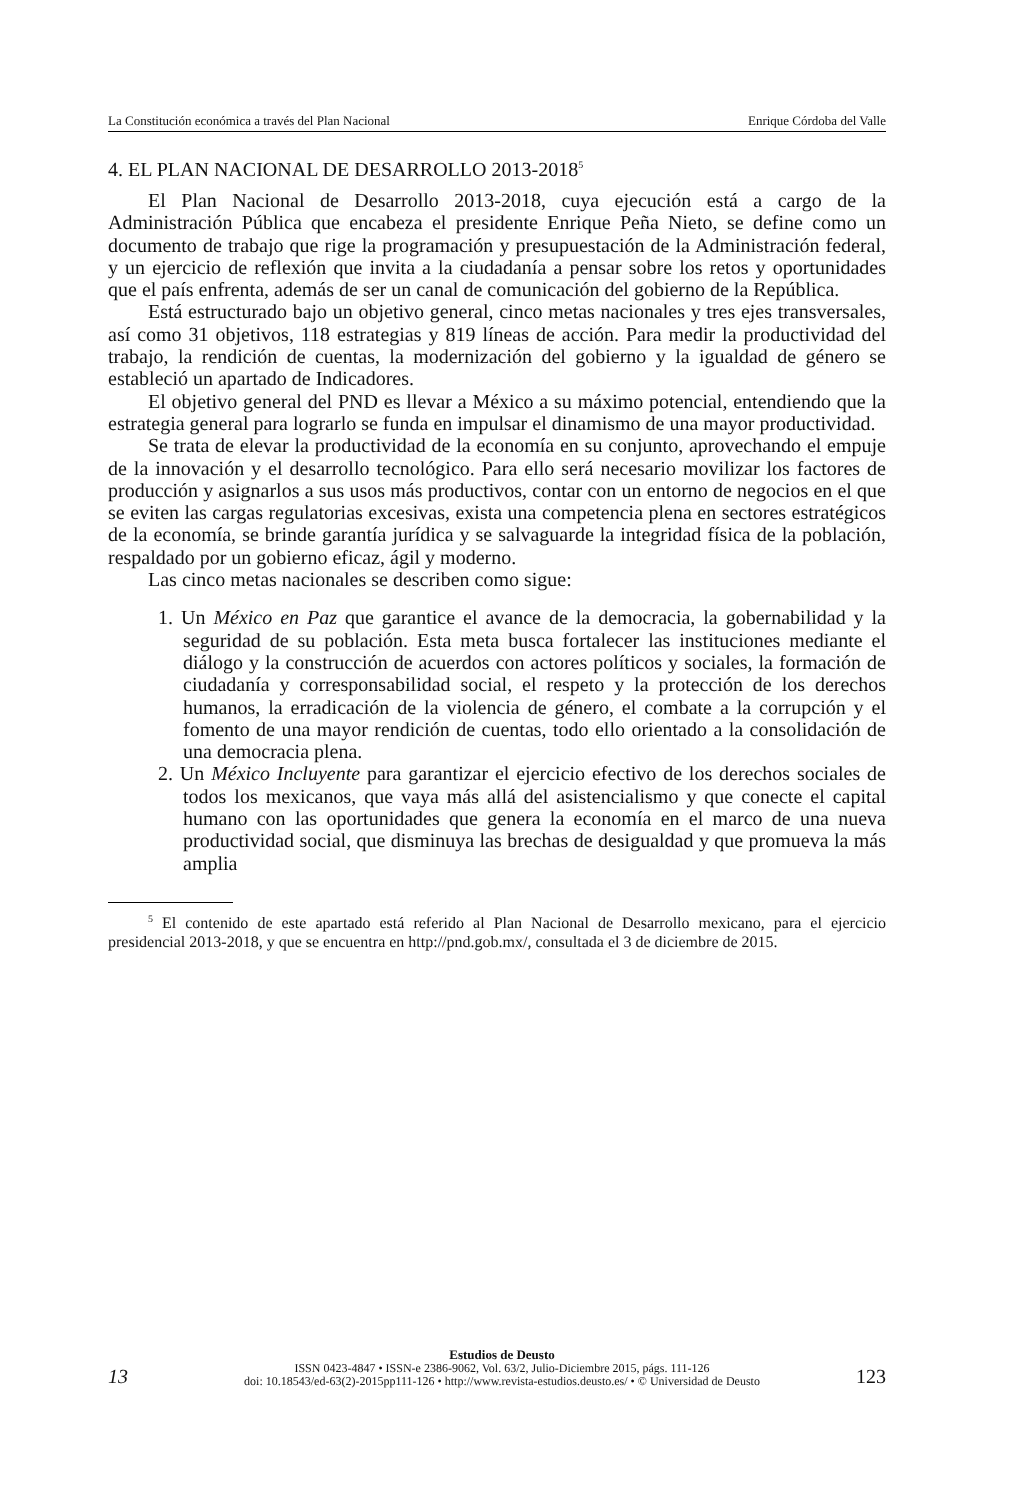La Constitución económica a través del Plan Nacional Enrique Córdoba del Valle
4. EL PLAN NACIONAL DE DESARROLLO 2013-2018<sup>5</sup>
El Plan Nacional de Desarrollo 2013-2018, cuya ejecución está a cargo de la Administración Pública que encabeza el presidente Enrique Peña Nieto, se define como un documento de trabajo que rige la programación y presupuestación de la Administración federal, y un ejercicio de reflexión que invita a la ciudadanía a pensar sobre los retos y oportunidades que el país enfrenta, además de ser un canal de comunicación del gobierno de la República.
Está estructurado bajo un objetivo general, cinco metas nacionales y tres ejes transversales, así como 31 objetivos, 118 estrategias y 819 líneas de acción. Para medir la productividad del trabajo, la rendición de cuentas, la modernización del gobierno y la igualdad de género se estableció un apartado de Indicadores.
El objetivo general del PND es llevar a México a su máximo potencial, entendiendo que la estrategia general para lograrlo se funda en impulsar el dinamismo de una mayor productividad.
Se trata de elevar la productividad de la economía en su conjunto, aprovechando el empuje de la innovación y el desarrollo tecnológico. Para ello será necesario movilizar los factores de producción y asignarlos a sus usos más productivos, contar con un entorno de negocios en el que se eviten las cargas regulatorias excesivas, exista una competencia plena en sectores estratégicos de la economía, se brinde garantía jurídica y se salvaguarde la integridad física de la población, respaldado por un gobierno eficaz, ágil y moderno.
Las cinco metas nacionales se describen como sigue:
1. Un México en Paz que garantice el avance de la democracia, la gobernabilidad y la seguridad de su población. Esta meta busca fortalecer las instituciones mediante el diálogo y la construcción de acuerdos con actores políticos y sociales, la formación de ciudadanía y corresponsabilidad social, el respeto y la protección de los derechos humanos, la erradicación de la violencia de género, el combate a la corrupción y el fomento de una mayor rendición de cuentas, todo ello orientado a la consolidación de una democracia plena.
2. Un México Incluyente para garantizar el ejercicio efectivo de los derechos sociales de todos los mexicanos, que vaya más allá del asistencialismo y que conecte el capital humano con las oportunidades que genera la economía en el marco de una nueva productividad social, que disminuya las brechas de desigualdad y que promueva la más amplia
<sup>5</sup> El contenido de este apartado está referido al Plan Nacional de Desarrollo mexicano, para el ejercicio presidencial 2013-2018, y que se encuentra en http://pnd.gob.mx/, consultada el 3 de diciembre de 2015.
13
Estudios de Deusto
ISSN 0423-4847 • ISSN-e 2386-9062, Vol. 63/2, Julio-Diciembre 2015, págs. 111-126
doi: 10.18543/ed-63(2)-2015pp111-126 • http://www.revista-estudios.deusto.es/ • © Universidad de Deusto
123